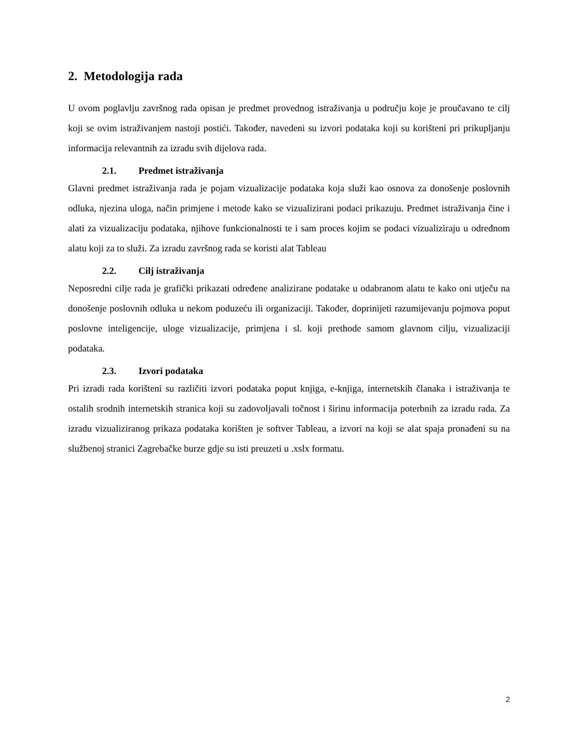2. Metodologija rada
U ovom poglavlju završnog rada opisan je predmet provednog istraživanja u području koje je proučavano te cilj koji se ovim istraživanjem nastoji postići. Također, navedeni su izvori podataka koji su korišteni pri prikupljanju informacija relevantnih za izradu svih dijelova rada.
2.1. Predmet istraživanja
Glavni predmet istraživanja rada je pojam vizualizacije podataka koja služi kao osnova za donošenje poslovnih odluka, njezina uloga, način primjene i metode kako se vizualizirani podaci prikazuju. Predmet istraživanja čine i alati za vizualizaciju podataka, njihove funkcionalnosti te i sam proces kojim se podaci vizualiziraju u određnom alatu koji za to služi. Za izradu završnog rada se koristi alat Tableau
2.2. Cilj istraživanja
Neposredni cilje rada je grafički prikazati određene analizirane podatake u odabranom alatu te kako oni utječu na donošenje poslovnih odluka u nekom poduzeću ili organizaciji. Također, doprinijeti razumijevanju pojmova poput poslovne inteligencije, uloge vizualizacije, primjena i sl. koji prethode samom glavnom cilju, vizualizaciji podataka.
2.3. Izvori podataka
Pri izradi rada korišteni su različiti izvori podataka poput knjiga, e-knjiga, internetskih članaka i istraživanja te ostalih srodnih internetskih stranica koji su zadovoljavali točnost i širinu informacija poterbnih za izradu rada. Za izradu vizualiziranog prikaza podataka korišten je softver Tableau, a izvori na koji se alat spaja pronađeni su na službenoj stranici Zagrebačke burze gdje su isti preuzeti u .xslx formatu.
2